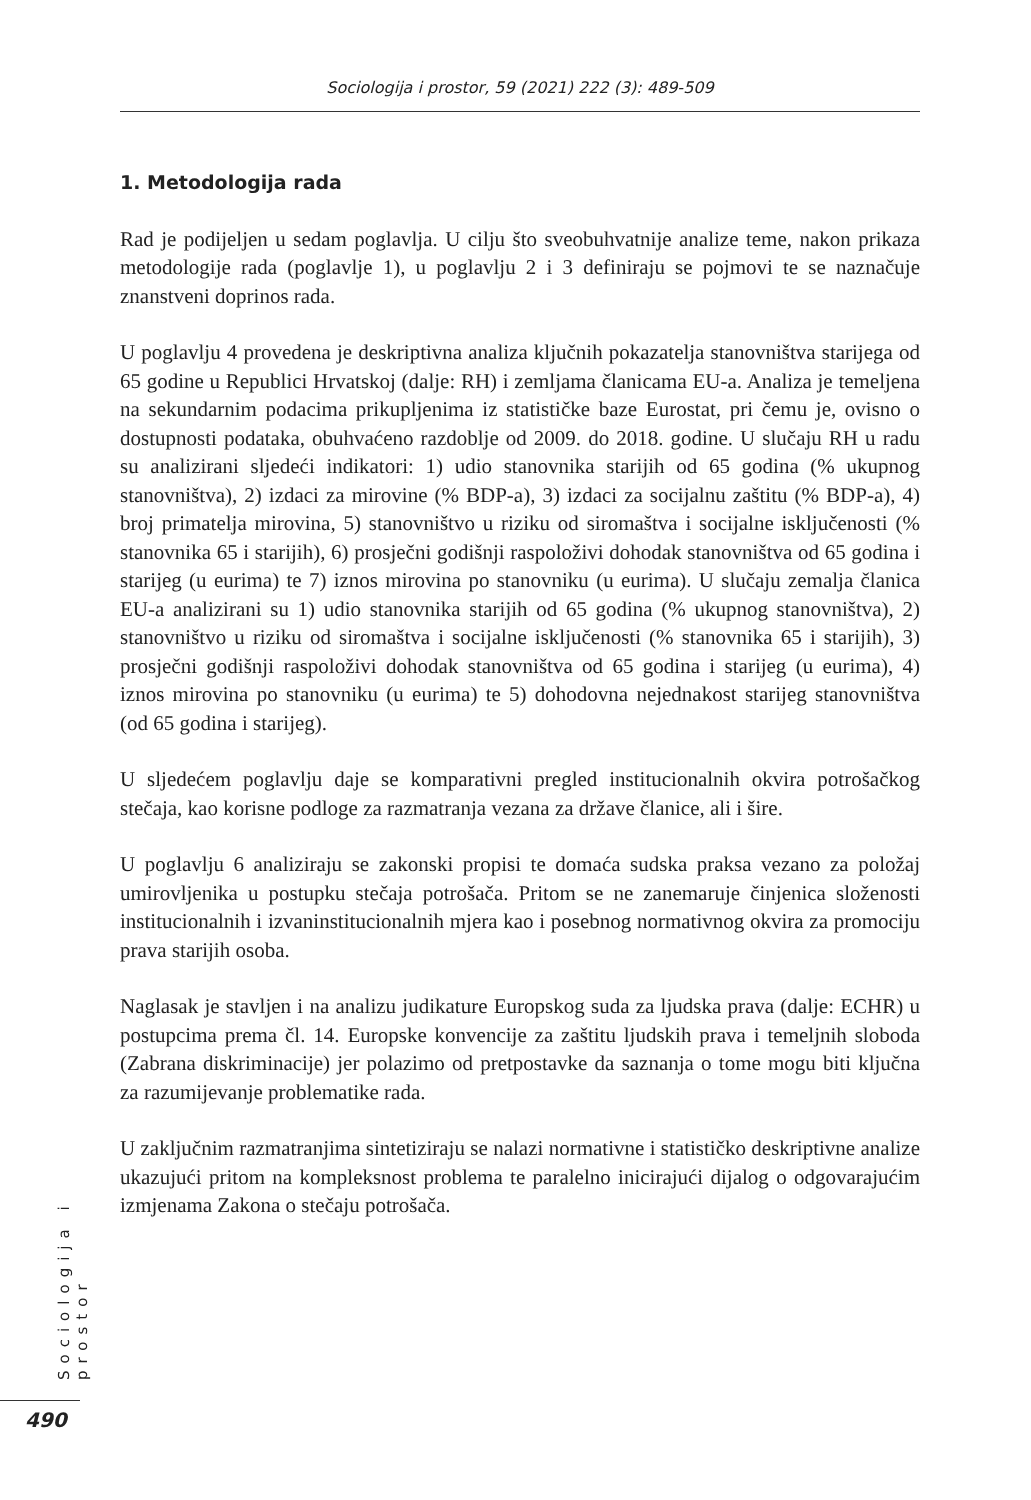Sociologija i prostor, 59 (2021) 222 (3): 489-509
1. Metodologija rada
Rad je podijeljen u sedam poglavlja. U cilju što sveobuhvatnije analize teme, nakon prikaza metodologije rada (poglavlje 1), u poglavlju 2 i 3 definiraju se pojmovi te se naznačuje znanstveni doprinos rada.
U poglavlju 4 provedena je deskriptivna analiza ključnih pokazatelja stanovništva starijega od 65 godine u Republici Hrvatskoj (dalje: RH) i zemljama članicama EU-a. Analiza je temeljena na sekundarnim podacima prikupljenima iz statističke baze Eurostat, pri čemu je, ovisno o dostupnosti podataka, obuhvaćeno razdoblje od 2009. do 2018. godine. U slučaju RH u radu su analizirani sljedeći indikatori: 1) udio stanovnika starijih od 65 godina (% ukupnog stanovništva), 2) izdaci za mirovine (% BDP-a), 3) izdaci za socijalnu zaštitu (% BDP-a), 4) broj primatelja mirovina, 5) stanovništvo u riziku od siromaštva i socijalne isključenosti (% stanovnika 65 i starijih), 6) prosječni godišnji raspoloživi dohodak stanovništva od 65 godina i starijeg (u eurima) te 7) iznos mirovina po stanovniku (u eurima). U slučaju zemalja članica EU-a analizirani su 1) udio stanovnika starijih od 65 godina (% ukupnog stanovništva), 2) stanovništvo u riziku od siromaštva i socijalne isključenosti (% stanovnika 65 i starijih), 3) prosječni godišnji raspoloživi dohodak stanovništva od 65 godina i starijeg (u eurima), 4) iznos mirovina po stanovniku (u eurima) te 5) dohodovna nejednakost starijeg stanovništva (od 65 godina i starijeg).
U sljedećem poglavlju daje se komparativni pregled institucionalnih okvira potrošačkog stečaja, kao korisne podloge za razmatranja vezana za države članice, ali i šire.
U poglavlju 6 analiziraju se zakonski propisi te domaća sudska praksa vezano za položaj umirovljenika u postupku stečaja potrošača. Pritom se ne zanemaruje činjenica složenosti institucionalnih i izvaninstitucionalnih mjera kao i posebnog normativnog okvira za promociju prava starijih osoba.
Naglasak je stavljen i na analizu judikature Europskog suda za ljudska prava (dalje: ECHR) u postupcima prema čl. 14. Europske konvencije za zaštitu ljudskih prava i temeljnih sloboda (Zabrana diskriminacije) jer polazimo od pretpostavke da saznanja o tome mogu biti ključna za razumijevanje problematike rada.
U zaključnim razmatranjima sintetiziraju se nalazi normativne i statističko deskriptivne analize ukazujući pritom na kompleksnost problema te paralelno inicirajući dijalog o odgovarajućim izmjenama Zakona o stečaju potrošača.
Sociologija i prostor
490